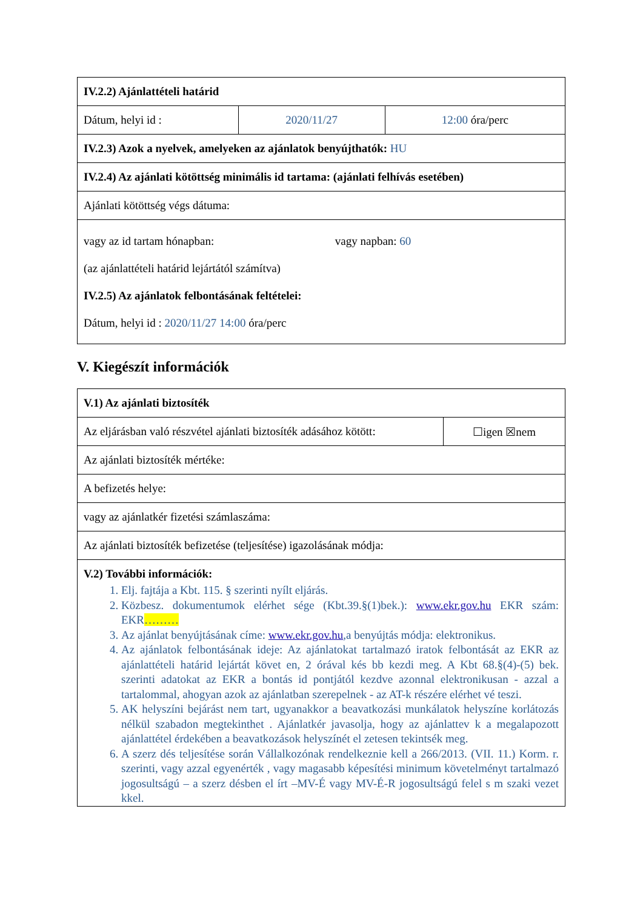| IV.2.2) Ajánlattételi határid | | |
| Dátum, helyi id : | 2020/11/27 | 12:00 óra/perc |
| IV.2.3) Azok a nyelvek, amelyeken az ajánlatok benyújthatók: HU | | |
| IV.2.4) Az ajánlati kötöttség minimális id tartama: (ajánlati felhívás esetében) | | |
| Ajánlati kötöttség végs dátuma: | | |
| vagy az id tartam hónapban: vagy napban: 60 (az ajánlattételi határid lejártától számítva) IV.2.5) Az ajánlatok felbontásának feltételei: Dátum, helyi id : 2020/11/27 14:00 óra/perc | | |
V. Kiegészít információk
| V.1) Az ajánlati biztosíték | |
| Az eljárásban való részvétel ajánlati biztosíték adásához kötött: | ☐igen ☒nem |
| Az ajánlati biztosíték mértéke: | |
| A befizetés helye: | |
| vagy az ajánlatkér fizetési számlaszáma: | |
| Az ajánlati biztosíték befizetése (teljesítése) igazolásának módja: | |
| V.2) További információk: 1. Elj. fajtája a Kbt. 115. § szerinti nyílt eljárás. 2. Közbesz. dokumentumok elérhet sége (Kbt.39.§(1)bek.): www.ekr.gov.hu EKR szám: EKR ……… 3. Az ajánlat benyújtásának címe: www.ekr.gov.hu ,a benyújtás módja: elektronikus. 4. Az ajánlatok felbontásának ideje: Az ajánlatokat tartalmazó iratok felbontását az EKR az ajánlattételi határid lejártát követ en, 2 órával kés bb kezdi meg. A Kbt 68.§(4)-(5) bek. szerinti adatokat az EKR a bontás id pontjától kezdve azonnal elektronikusan - azzal a tartalommal, ahogyan azok az ajánlatban szerepelnek - az AT-k részére elérhet vé teszi. 5. AK helyszíni bejárást nem tart, ugyanakkor a beavatkozási munkálatok helyszíne korlátozás nélkül szabadon megtekinthet . Ajánlatkér javasolja, hogy az ajánlattev k a megalapozott ajánlattétel érdekében a beavatkozások helyszínét el zetesen tekintsék meg. 6. A szerz dés teljesítése során Vállalkozónak rendelkeznie kell a 266/2013. (VII. 11.) Korm. r. szerinti, vagy azzal egyenérték , vagy magasabb képesítési minimum követelményt tartalmazó jogosultságú – a szerz désben el írt –MV-É vagy MV-É-R jogosultságú felel s m szaki vezet kkel. | |